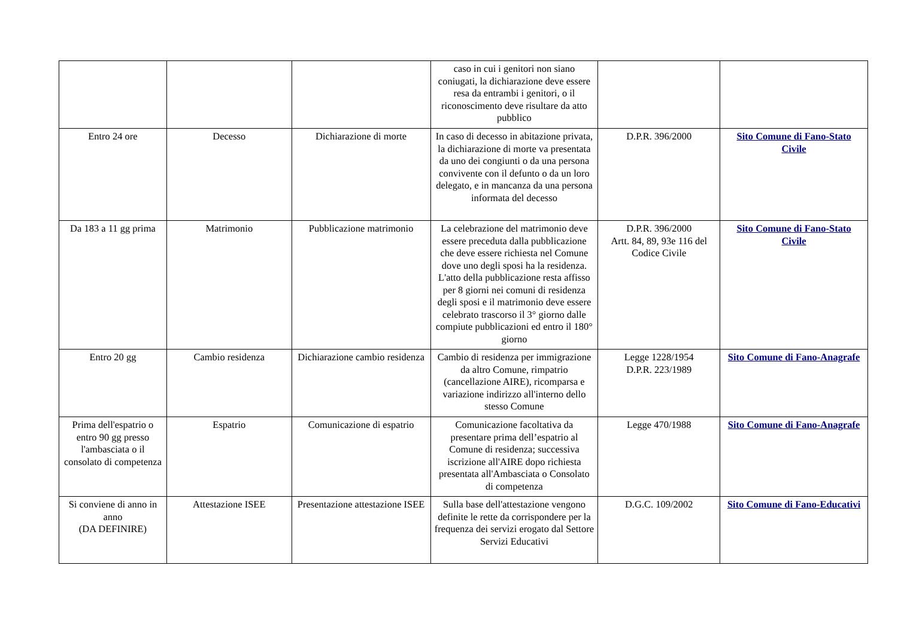| | | | caso in cui i genitori non siano coniugati, la dichiarazione deve essere resa da entrambi i genitori, o il riconoscimento deve risultare da atto pubblico | | |
| Entro 24 ore | Decesso | Dichiarazione di morte | In caso di decesso in abitazione privata, la dichiarazione di morte va presentata da uno dei congiunti o da una persona convivente con il defunto o da un loro delegato, e in mancanza da una persona informata del decesso | D.P.R. 396/2000 | Sito Comune di Fano-Stato Civile |
| Da 183 a 11 gg prima | Matrimonio | Pubblicazione matrimonio | La celebrazione del matrimonio deve essere preceduta dalla pubblicazione che deve essere richiesta nel Comune dove uno degli sposi ha la residenza. L'atto della pubblicazione resta affisso per 8 giorni nei comuni di residenza degli sposi e il matrimonio deve essere celebrato trascorso il 3° giorno dalle compiute pubblicazioni ed entro il 180° giorno | D.P.R. 396/2000 Artt. 84, 89, 93e 116 del Codice Civile | Sito Comune di Fano-Stato Civile |
| Entro 20 gg | Cambio residenza | Dichiarazione cambio residenza | Cambio di residenza per immigrazione da altro Comune, rimpatrio (cancellazione AIRE), ricomparsa e variazione indirizzo all'interno dello stesso Comune | Legge 1228/1954 D.P.R. 223/1989 | Sito Comune di Fano-Anagrafe |
| Prima dell'espatrio o entro 90 gg presso l'ambasciata o il consolato di competenza | Espatrio | Comunicazione di espatrio | Comunicazione facoltativa da presentare prima dell’espatrio al Comune di residenza; successiva iscrizione all'AIRE dopo richiesta presentata all'Ambasciata o Consolato di competenza | Legge 470/1988 | Sito Comune di Fano-Anagrafe |
| Si conviene di anno in anno (DA DEFINIRE) | Attestazione ISEE | Presentazione attestazione ISEE | Sulla base dell'attestazione vengono definite le rette da corrispondere per la frequenza dei servizi erogato dal Settore Servizi Educativi | D.G.C. 109/2002 | Sito Comune di Fano-Educativi |